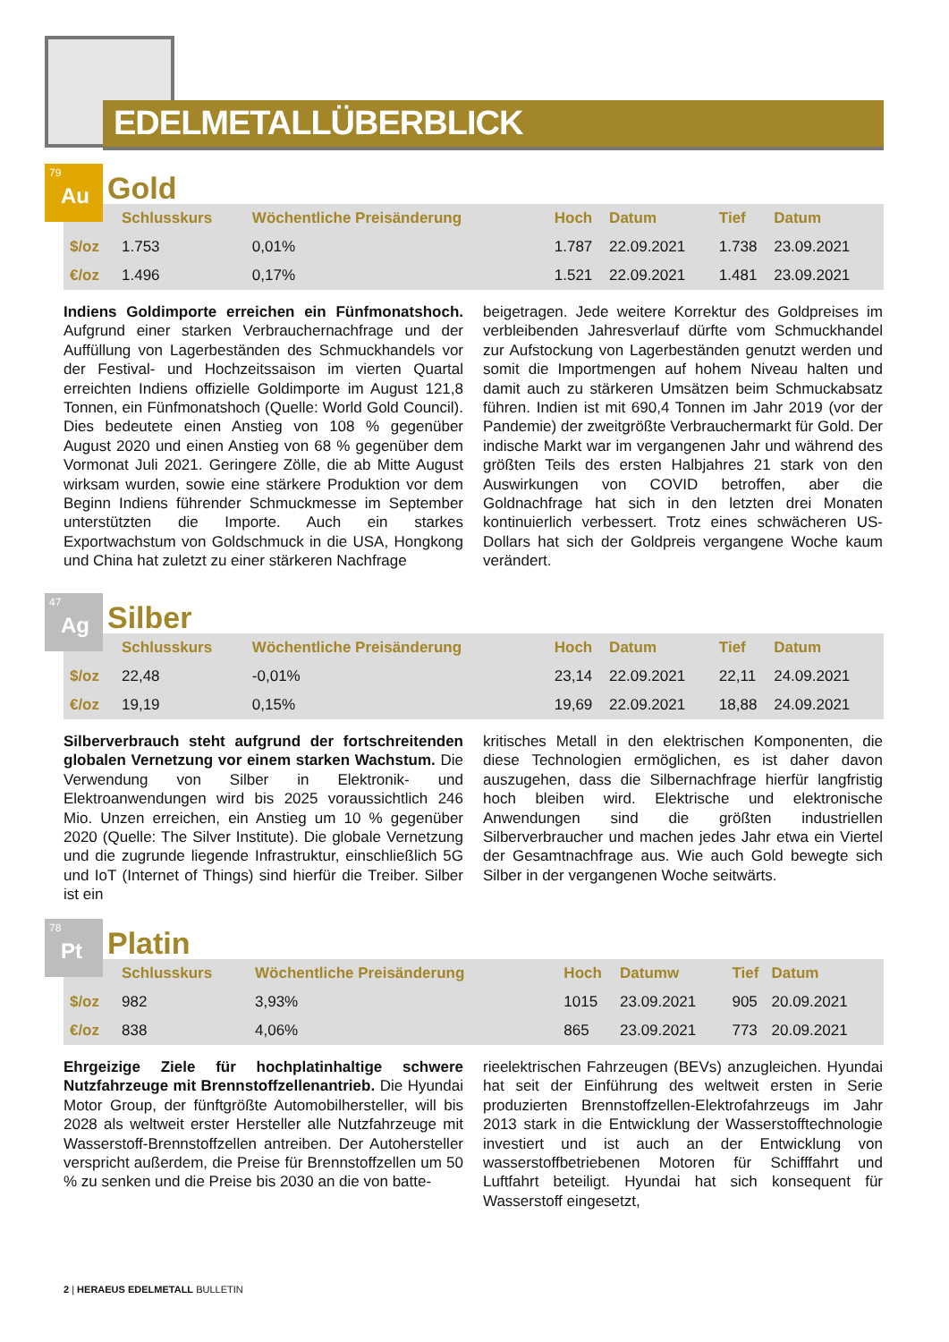EDELMETALLÜBERBLICK
79 Au
Gold
| | Schlusskurs | Wöchentliche Preisänderung | Hoch | Datum | Tief | Datum |
| --- | --- | --- | --- | --- | --- | --- |
| $/oz | 1.753 | 0,01% | 1.787 | 22.09.2021 | 1.738 | 23.09.2021 |
| €/oz | 1.496 | 0,17% | 1.521 | 22.09.2021 | 1.481 | 23.09.2021 |
Indiens Goldimporte erreichen ein Fünfmonatshoch. Aufgrund einer starken Verbrauchernachfrage und der Auffüllung von Lagerbeständen des Schmuckhandels vor der Festival- und Hochzeitssaison im vierten Quartal erreichten Indiens offizielle Goldimporte im August 121,8 Tonnen, ein Fünfmonatshoch (Quelle: World Gold Council). Dies bedeutete einen Anstieg von 108 % gegenüber August 2020 und einen Anstieg von 68 % gegenüber dem Vormonat Juli 2021. Geringere Zölle, die ab Mitte August wirksam wurden, sowie eine stärkere Produktion vor dem Beginn Indiens führender Schmuckmesse im September unterstützten die Importe. Auch ein starkes Exportwachstum von Goldschmuck in die USA, Hongkong und China hat zuletzt zu einer stärkeren Nachfrage
beigetragen. Jede weitere Korrektur des Goldpreises im verbleibenden Jahresverlauf dürfte vom Schmuckhandel zur Aufstockung von Lagerbeständen genutzt werden und somit die Importmengen auf hohem Niveau halten und damit auch zu stärkeren Umsätzen beim Schmuckabsatz führen. Indien ist mit 690,4 Tonnen im Jahr 2019 (vor der Pandemie) der zweitgrößte Verbrauchermarkt für Gold. Der indische Markt war im vergangenen Jahr und während des größten Teils des ersten Halbjahres 21 stark von den Auswirkungen von COVID betroffen, aber die Goldnachfrage hat sich in den letzten drei Monaten kontinuierlich verbessert. Trotz eines schwächeren US-Dollars hat sich der Goldpreis vergangene Woche kaum verändert.
47 Ag
Silber
| | Schlusskurs | Wöchentliche Preisänderung | Hoch | Datum | Tief | Datum |
| --- | --- | --- | --- | --- | --- | --- |
| $/oz | 22,48 | -0,01% | 23,14 | 22.09.2021 | 22,11 | 24.09.2021 |
| €/oz | 19,19 | 0,15% | 19,69 | 22.09.2021 | 18,88 | 24.09.2021 |
Silberverbrauch steht aufgrund der fortschreitenden globalen Vernetzung vor einem starken Wachstum. Die Verwendung von Silber in Elektronik- und Elektroanwendungen wird bis 2025 voraussichtlich 246 Mio. Unzen erreichen, ein Anstieg um 10 % gegenüber 2020 (Quelle: The Silver Institute). Die globale Vernetzung und die zugrunde liegende Infrastruktur, einschließlich 5G und IoT (Internet of Things) sind hierfür die Treiber. Silber ist ein
kritisches Metall in den elektrischen Komponenten, die diese Technologien ermöglichen, es ist daher davon auszugehen, dass die Silbernachfrage hierfür langfristig hoch bleiben wird. Elektrische und elektronische Anwendungen sind die größten industriellen Silberverbraucher und machen jedes Jahr etwa ein Viertel der Gesamtnachfrage aus. Wie auch Gold bewegte sich Silber in der vergangenen Woche seitwärts.
78 Pt
Platin
| | Schlusskurs | Wöchentliche Preisänderung | Hoch | Datumw | Tief | Datum |
| --- | --- | --- | --- | --- | --- | --- |
| $/oz | 982 | 3,93% | 1015 | 23.09.2021 | 905 | 20.09.2021 |
| €/oz | 838 | 4,06% | 865 | 23.09.2021 | 773 | 20.09.2021 |
Ehrgeizige Ziele für hochplatinhaltige schwere Nutzfahrzeuge mit Brennstoffzellenantrieb. Die Hyundai Motor Group, der fünftgrößte Automobilhersteller, will bis 2028 als weltweit erster Hersteller alle Nutzfahrzeuge mit Wasserstoff-Brennstoffzellen antreiben. Der Autohersteller verspricht außerdem, die Preise für Brennstoffzellen um 50 % zu senken und die Preise bis 2030 an die von batte-
rieelektrischen Fahrzeugen (BEVs) anzugleichen. Hyundai hat seit der Einführung des weltweit ersten in Serie produzierten Brennstoffzellen-Elektrofahrzeugs im Jahr 2013 stark in die Entwicklung der Wasserstofftechnologie investiert und ist auch an der Entwicklung von wasserstoffbetriebenen Motoren für Schifffahrt und Luftfahrt beteiligt. Hyundai hat sich konsequent für Wasserstoff eingesetzt,
2 | HERAEUS EDELMETALL BULLETIN